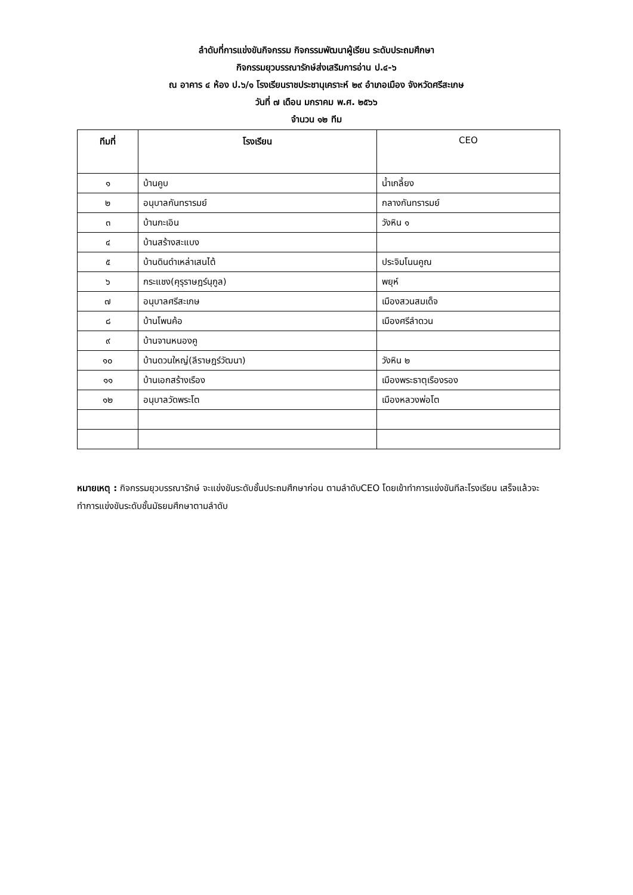ลำดับที่การแข่งขันกิจกรรม กิจกรรมพัฒนาผู้เรียน ระดับประถมศึกษา
กิจกรรมยุวบรรณารักษ์ส่งเสริมการอ่าน ป.๔-๖
ณ อาคาร ๔ ห้อง ป.๖/๑ โรงเรียนราชประชานุเคราะห์ ๒๙ อำเภอเมือง จังหวัดศรีสะเกษ
วันที่ ๗ เดือน มกราคม พ.ศ. ๒๕๖๖
จำนวน ๑๒ ทีม
| ทีมที่ | โรงเรียน | CEO |
| --- | --- | --- |
| ๑ | บ้านคูบ | น้ำเกลี้ยง |
| ๒ | อนุบาลกันทรารมย์ | กลางกันทรารมย์ |
| ๓ | บ้านกะเอิน | วังหิน ๑ |
| ๔ | บ้านสร้างสะแบง | |
| ๕ | บ้านดินดำเหล่าเสนไต้ | ประจิมโนนคูณ |
| ๖ | กระแชง(คุรุราษฎร์นุกูล) | พยุห์ |
| ๗ | อนุบาลศรีสะเกษ | เมืองสวนสมเด็จ |
| ๘ | บ้านโพนค้อ | เมืองศรีลำดวน |
| ๙ | บ้านจานหนองคู | |
| ๑๐ | บ้านดวนใหญ่(ลีราษฎร์วัฒนา) | วังหิน ๒ |
| ๑๑ | บ้านเอกสร้างเรือง | เมืองพระธาตุเรืองรอง |
| ๑๒ | อนุบาลวัดพระโต | เมืองหลวงพ่อโต |
หมายเหตุ : กิจกรรมยุวบรรณารักษ์ จะแข่งขันระดับชั้นประถมศึกษาก่อน ตามลำดับCEO โดยเข้าทำการแข่งขันทีละโรงเรียน เสร็จแล้วจะทำการแข่งขันระดับชั้นมัธยมศึกษาตามลำดับ